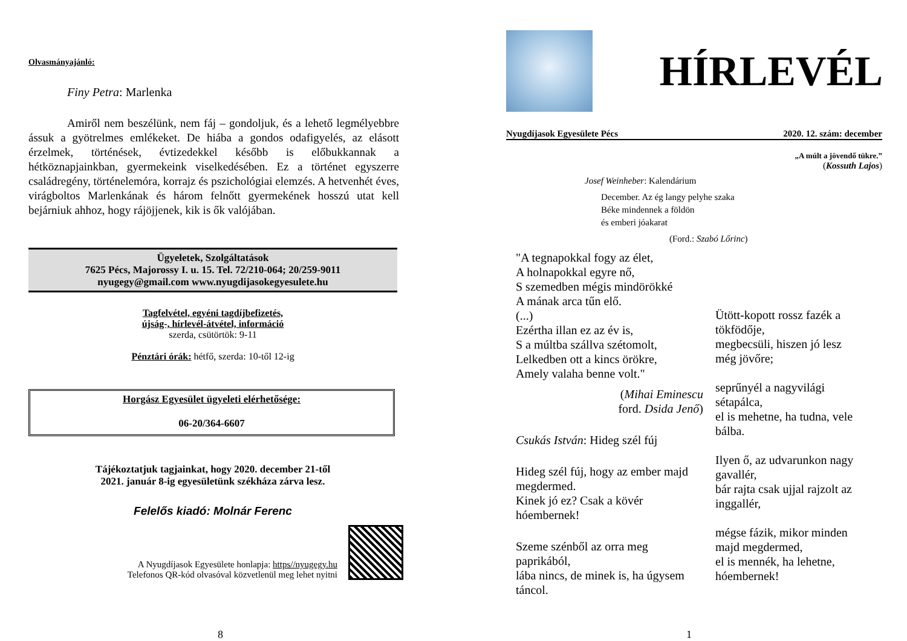Olvasmányajánló:
Finy Petra: Marlenka
Amiről nem beszélünk, nem fáj – gondoljuk, és a lehető legmélyebbre ássuk a gyötrelmes emlékeket. De hiába a gondos odafigyelés, az elásott érzelmek, történések, évtizedekkel később is előbukkannak a hétköznapjainkban, gyermekeink viselkedésében. Ez a történet egyszerre családregény, történelemóra, korrajz és pszichológiai elemzés. A hetvenhét éves, virágboltos Marlenkának és három felnőtt gyermekének hosszú utat kell bejárniuk ahhoz, hogy rájöjjenek, kik is ők valójában.
Ügyeletek, Szolgáltatások
7625 Pécs, Majorossy I. u. 15. Tel. 72/210-064; 20/259-9011
nyugegy@gmail.com www.nyugdijasokegyesulete.hu
Tagfelvétel, egyéni tagdíjbefizetés,
újság-, hírlevél-átvétel, információ
szerda, csütörtök: 9-11
Pénztári órák: hétfő, szerda: 10-től 12-ig
Horgász Egyesület ügyeleti elérhetősége:
06-20/364-6607
Tájékoztatjuk tagjainkat, hogy 2020. december 21-től
2021. január 8-ig egyesületünk székháza zárva lesz.
Felelős kiadó: Molnár Ferenc
A Nyugdíjasok Egyesülete honlapja: https//nyugegy.hu
Telefonos QR-kód olvasóval közvetlenül meg lehet nyitni
8
HÍRLEVÉL
Nyugdíjasok Egyesülete Pécs 2020. 12. szám: december
„A múlt a jövendő tükre.”
(Kossuth Lajos)
Josef Weinheber: Kalendárium
December. Az ég langy pelyhe szaka
Béke mindennek a földön
és emberi jóakarat
(Ford.: Szabó Lőrinc)
"A tegnapokkal fogy az élet,
A holnapokkal egyre nő,
S szemedben mégis mindörökké
A mának arca tűn elő.
(...)
Ezértha illan ez az év is,
S a múltba szállva szétomolt,
Lelkedben ott a kincs örökre,
Amely valaha benne volt."
(Mihai Eminescu
ford. Dsida Jenő)
Csukás István: Hideg szél fúj
Hideg szél fúj, hogy az ember majd megdermed.
Kinek jó ez? Csak a kövér hóembernek!
Szeme szénből az orra meg paprikából,
lába nincs, de minek is, ha úgysem táncol.
Ütött-kopott rossz fazék a tökfödője,
megbecsüli, hiszen jó lesz még jövőre;
seprűnyél a nagyvilági sétapálca,
el is mehetne, ha tudna, vele bálba.
Ilyen ő, az udvarunkon nagy gavallér,
bár rajta csak ujjal rajzolt az inggallér,
mégse fázik, mikor minden majd megdermed,
el is mennék, ha lehetne, hóembernek!
1